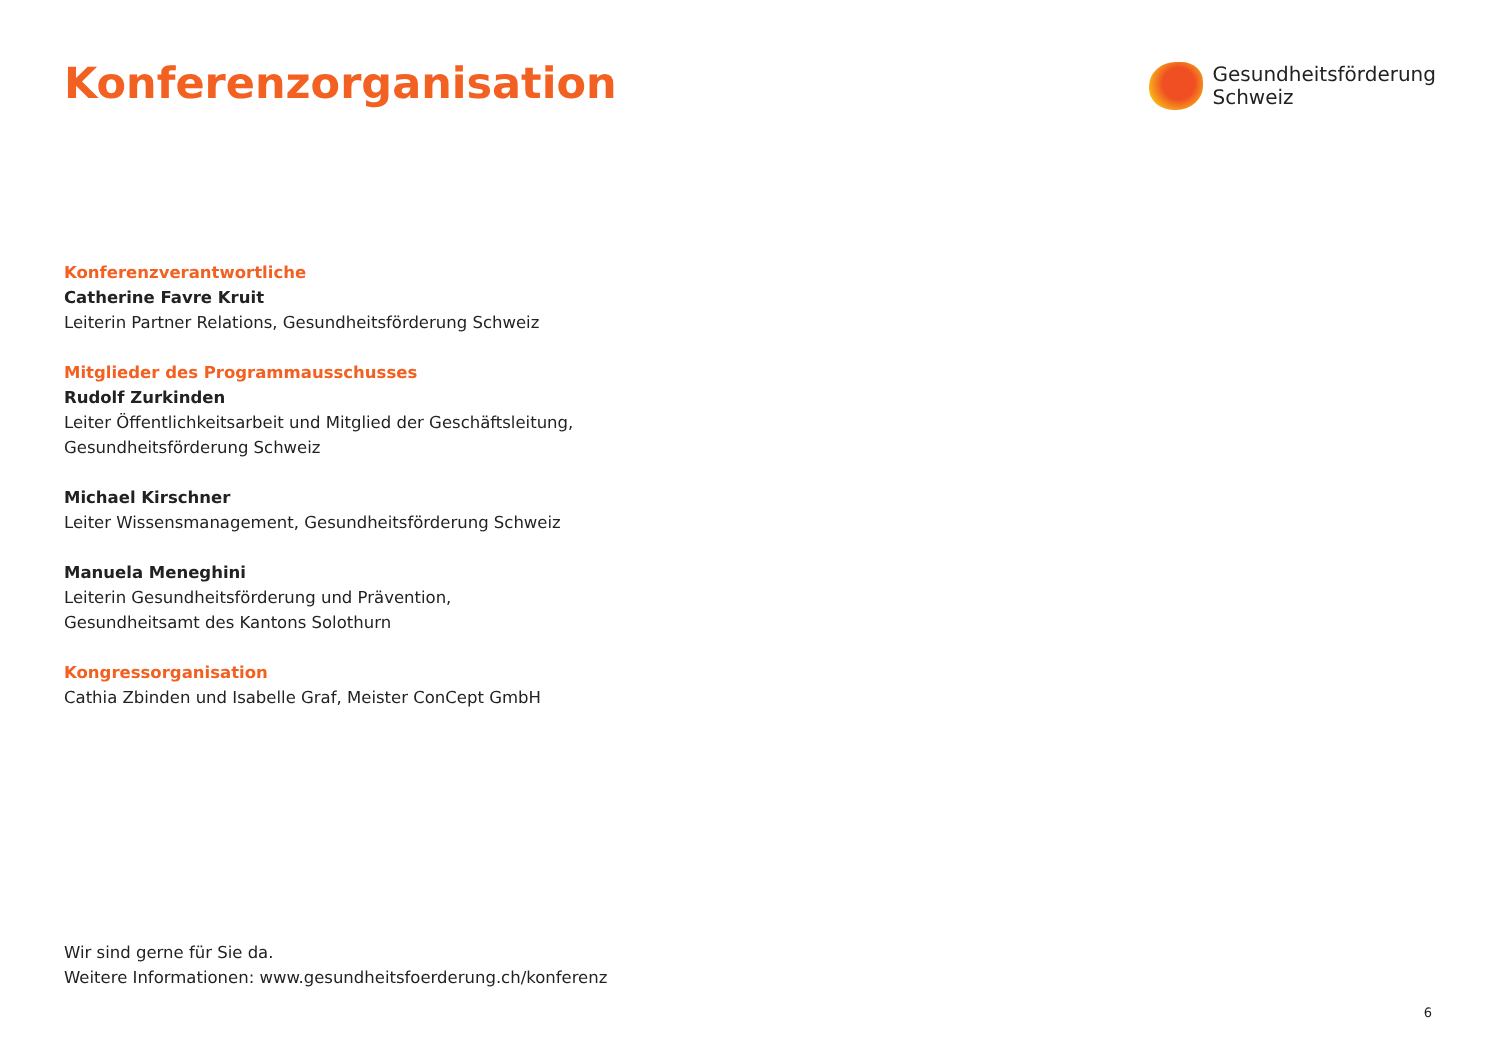Konferenzorganisation
Gesundheitsförderung
Schweiz
Konferenzverantwortliche
Catherine Favre Kruit
Leiterin Partner Relations, Gesundheitsförderung Schweiz
Mitglieder des Programmausschusses
Rudolf Zurkinden
Leiter Öffentlichkeitsarbeit und Mitglied der Geschäftsleitung,
Gesundheitsförderung Schweiz
Michael Kirschner
Leiter Wissensmanagement, Gesundheitsförderung Schweiz
Manuela Meneghini
Leiterin Gesundheitsförderung und Prävention,
Gesundheitsamt des Kantons Solothurn
Kongressorganisation
Cathia Zbinden und Isabelle Graf, Meister ConCept GmbH
Wir sind gerne für Sie da.
Weitere Informationen: www.gesundheitsfoerderung.ch/konferenz
6